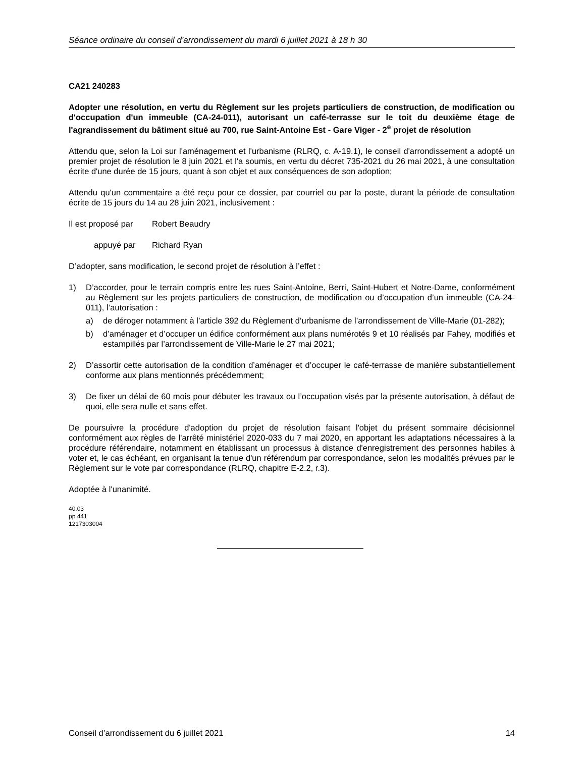Séance ordinaire du conseil d'arrondissement du mardi 6 juillet 2021 à 18 h 30
CA21 240283
Adopter une résolution, en vertu du Règlement sur les projets particuliers de construction, de modification ou d'occupation d'un immeuble (CA-24-011), autorisant un café-terrasse sur le toit du deuxième étage de l'agrandissement du bâtiment situé au 700, rue Saint-Antoine Est - Gare Viger - 2<sup>e</sup> projet de résolution
Attendu que, selon la Loi sur l'aménagement et l'urbanisme (RLRQ, c. A-19.1), le conseil d'arrondissement a adopté un premier projet de résolution le 8 juin 2021 et l'a soumis, en vertu du décret 735-2021 du 26 mai 2021, à une consultation écrite d'une durée de 15 jours, quant à son objet et aux conséquences de son adoption;
Attendu qu'un commentaire a été reçu pour ce dossier, par courriel ou par la poste, durant la période de consultation écrite de 15 jours du 14 au 28 juin 2021, inclusivement :
Il est proposé par Robert Beaudry
appuyé par Richard Ryan
D’adopter, sans modification, le second projet de résolution à l’effet :
1) D’accorder, pour le terrain compris entre les rues Saint-Antoine, Berri, Saint-Hubert et Notre-Dame, conformément au Règlement sur les projets particuliers de construction, de modification ou d’occupation d’un immeuble (CA-24-011), l’autorisation :
a) de déroger notamment à l’article 392 du Règlement d’urbanisme de l’arrondissement de Ville-Marie (01-282);
b) d’aménager et d’occuper un édifice conformément aux plans numérotés 9 et 10 réalisés par Fahey, modifiés et estampillés par l’arrondissement de Ville-Marie le 27 mai 2021;
2) D’assortir cette autorisation de la condition d’aménager et d’occuper le café-terrasse de manière substantiellement conforme aux plans mentionnés précédemment;
3) De fixer un délai de 60 mois pour débuter les travaux ou l’occupation visés par la présente autorisation, à défaut de quoi, elle sera nulle et sans effet.
De poursuivre la procédure d'adoption du projet de résolution faisant l'objet du présent sommaire décisionnel conformément aux règles de l'arrêté ministériel 2020-033 du 7 mai 2020, en apportant les adaptations nécessaires à la procédure référendaire, notamment en établissant un processus à distance d'enregistrement des personnes habiles à voter et, le cas échéant, en organisant la tenue d'un référendum par correspondance, selon les modalités prévues par le Règlement sur le vote par correspondance (RLRQ, chapitre E-2.2, r.3).
Adoptée à l'unanimité.
40.03
pp 441
1217303004
Conseil d’arrondissement du 6 juillet 2021 14